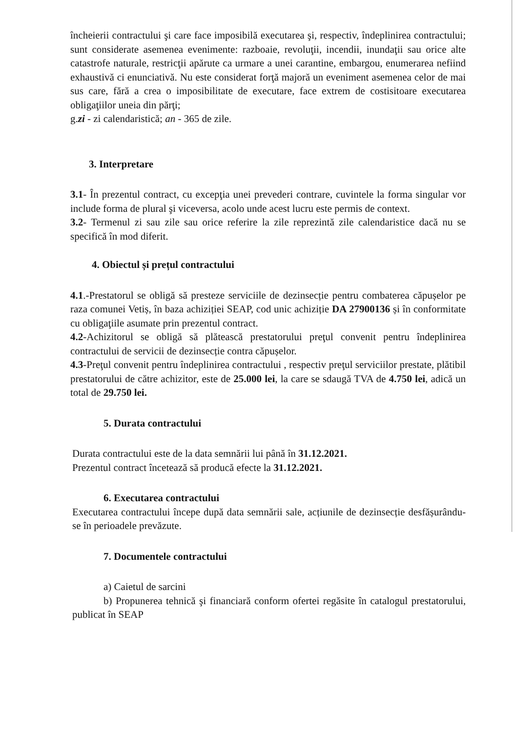încheierii contractului şi care face imposibilă executarea şi, respectiv, îndeplinirea contractului; sunt considerate asemenea evenimente: razboaie, revoluţii, incendii, inundaţii sau orice alte catastrofe naturale, restricţii apărute ca urmare a unei carantine, embargou, enumerarea nefiind exhaustivă ci enunciativă. Nu este considerat forţă majoră un eveniment asemenea celor de mai sus care, fără a crea o imposibilitate de executare, face extrem de costisitoare executarea obligaţiilor uneia din părţi;
g.zi - zi calendaristică; an - 365 de zile.
3. Interpretare
3.1- În prezentul contract, cu excepţia unei prevederi contrare, cuvintele la forma singular vor include forma de plural şi viceversa, acolo unde acest lucru este permis de context.
3.2- Termenul zi sau zile sau orice referire la zile reprezintă zile calendaristice dacă nu se specifică în mod diferit.
4. Obiectul și prețul contractului
4.1.-Prestatorul se obligă să presteze serviciile de dezinsecție pentru combaterea căpușelor pe raza comunei Vetiș, în baza achiziției SEAP, cod unic achiziție DA 27900136 și în conformitate cu obligaţiile asumate prin prezentul contract.
4.2-Achizitorul se obligă să plătească prestatorului preţul convenit pentru îndeplinirea contractului de servicii de dezinsecție contra căpușelor.
4.3-Preţul convenit pentru îndeplinirea contractului , respectiv preţul serviciilor prestate, plătibil prestatorului de către achizitor, este de 25.000 lei, la care se sdaugă TVA de 4.750 lei, adică un total de 29.750 lei.
5. Durata contractului
Durata contractului este de la data semnării lui până în 31.12.2021.
Prezentul contract încetează să producă efecte la 31.12.2021.
6. Executarea contractului
Executarea contractului începe după data semnării sale, acțiunile de dezinsecție desfășurându-se în perioadele prevăzute.
7. Documentele contractului
a) Caietul de sarcini
b) Propunerea tehnică şi financiară conform ofertei regăsite în catalogul prestatorului, publicat în SEAP